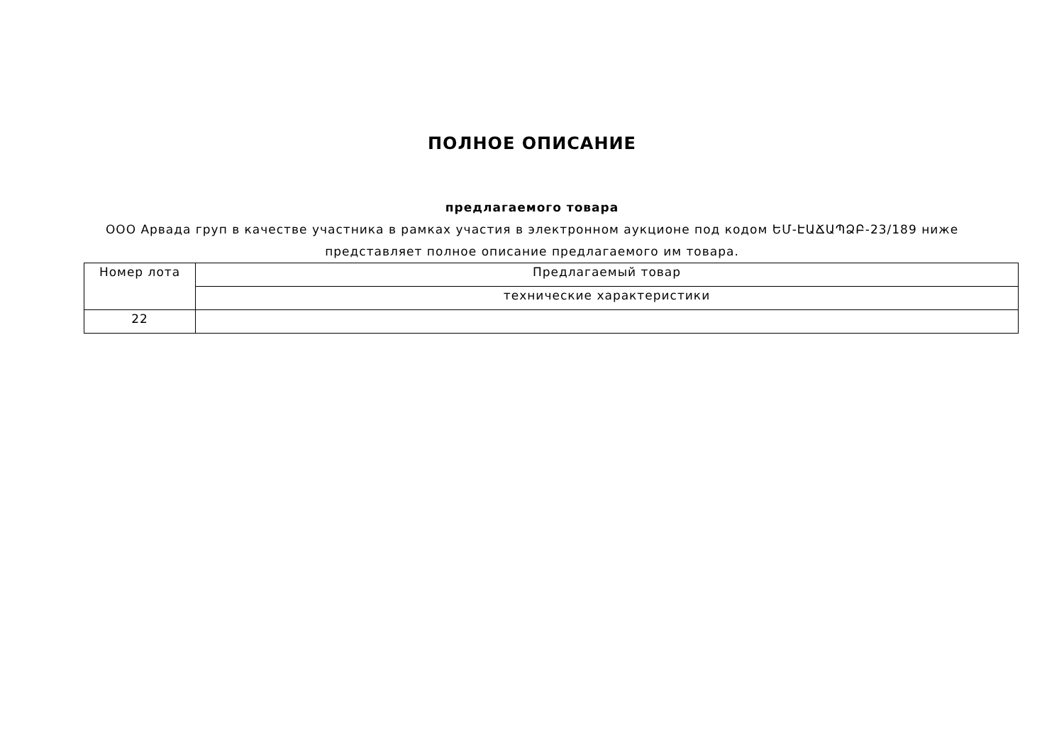ПОЛНОЕ ОПИСАНИЕ
предлагаемого товара
ООО Арвада груп в качестве участника в рамках участия в электронном аукционе под кодом ԵՄ-ԷԱՃԱՊՁԲ-23/189 ниже представляет полное описание предлагаемого им товара.
| Номер лота | Предлагаемый товар |
| --- | --- |
| | технические характеристики |
| 22 | |